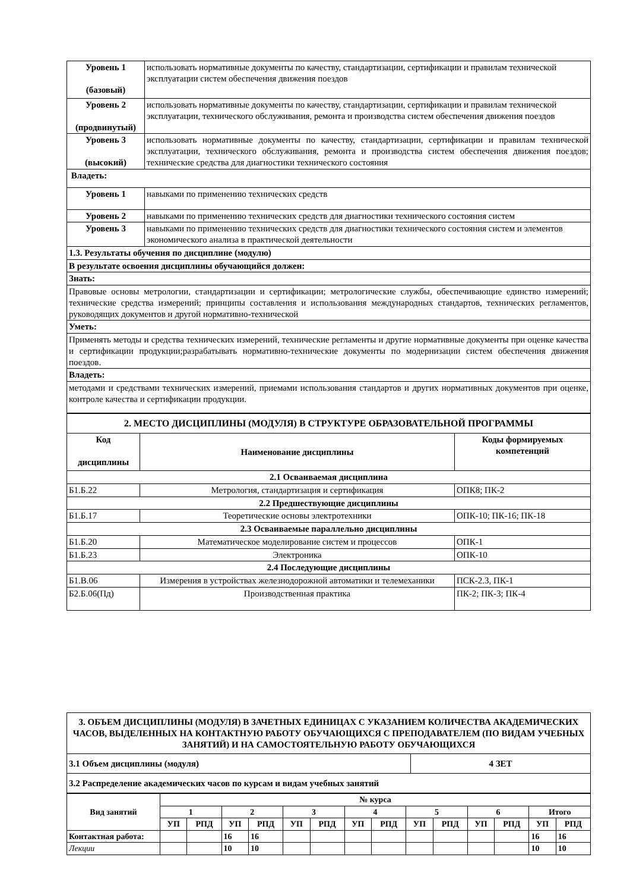| Уровень 1 (базовый) | использовать нормативные документы по качеству, стандартизации, сертификации и правилам технической эксплуатации систем обеспечения движения поездов |
| Уровень 2 (продвинутый) | использовать нормативные документы по качеству, стандартизации, сертификации и правилам технической эксплуатации, технического обслуживания, ремонта и производства систем обеспечения движения поездов |
| Уровень 3 (высокий) | использовать нормативные документы по качеству, стандартизации, сертификации и правилам технической эксплуатации, технического обслуживания, ремонта и производства систем обеспечения движения поездов; технические средства для диагностики технического состояния |
| Владеть: | |
| Уровень 1 | навыками по применению технических средств |
| Уровень 2 | навыками по применению технических средств для диагностики технического состояния систем |
| Уровень 3 | навыками по применению технических средств для диагностики технического состояния систем и элементов экономического анализа в практической деятельности |
| 1.3. Результаты обучения по дисциплине (модулю) | |
| В результате освоения дисциплины обучающийся должен: | |
| Знать: | |
| Правовые основы метрологии, стандартизации и сертификации; метрологические службы, обеспечивающие единство измерений; технические средства измерений; принципы составления и использования международных стандартов, технических регламентов, руководящих документов и другой нормативно-технической | |
| Уметь: | |
| Применять методы и средства технических измерений, технические регламенты и другие нормативные документы при оценке качества и сертификации продукции;разрабатывать нормативно-технические документы по модернизации систем обеспечения движения поездов. | |
| Владеть: | |
| методами и средствами технических измерений, приемами использования стандартов и других нормативных документов при оценке, контроле качества и сертификации продукции. | |
| 2. МЕСТО ДИСЦИПЛИНЫ (МОДУЛЯ) В СТРУКТУРЕ ОБРАЗОВАТЕЛЬНОЙ ПРОГРАММЫ | | |
| --- | --- | --- |
| Код дисциплины | Наименование дисциплины | Коды формируемых компетенций |
| 2.1 Осваиваемая дисциплина | | |
| Б1.Б.22 | Метрология, стандартизация и сертификация | ОПК8; ПК-2 |
| 2.2 Предшествующие дисциплины | | |
| Б1.Б.17 | Теоретические основы электротехники | ОПК-10; ПК-16; ПК-18 |
| 2.3 Осваиваемые параллельно дисциплины | | |
| Б1.Б.20 | Математическое моделирование систем и процессов | ОПК-1 |
| Б1.Б.23 | Электроника | ОПК-10 |
| 2.4 Последующие дисциплины | | |
| Б1.В.06 | Измерения в устройствах железнодорожной автоматики и телемеханики | ПСК-2.3, ПК-1 |
| Б2.Б.06(Пд) | Производственная практика | ПК-2; ПК-3; ПК-4 |
| 3. ОБЪЕМ ДИСЦИПЛИНЫ (МОДУЛЯ) В ЗАЧЕТНЫХ ЕДИНИЦАХ С УКАЗАНИЕМ КОЛИЧЕСТВА АКАДЕМИЧЕСКИХ ЧАСОВ, ВЫДЕЛЕННЫХ НА КОНТАКТНУЮ РАБОТУ ОБУЧАЮЩИХСЯ С ПРЕПОДАВАТЕЛЕМ (ПО ВИДАМ УЧЕБНЫХ ЗАНЯТИЙ) И НА САМОСТОЯТЕЛЬНУЮ РАБОТУ ОБУЧАЮЩИХСЯ | |
| --- | --- |
| 3.1 Объем дисциплины (модуля) | 4 ЗЕТ |
| 3.2 Распределение академических часов по курсам и видам учебных занятий | |
| Вид занятий | № курса | | | | | | | | | | | | | |
| --- | --- | --- | --- | --- | --- | --- | --- | --- | --- | --- | --- | --- | --- | --- |
| | 1 | | 2 | | 3 | | 4 | | 5 | | 6 | | Итого | |
| | УП | РПД | УП | РПД | УП | РПД | УП | РПД | УП | РПД | УП | РПД | УП | РПД |
| Контактная работа: | | | 16 | 16 | | | | | | | | | 16 | 16 |
| Лекции | | | 10 | 10 | | | | | | | | | 10 | 10 |